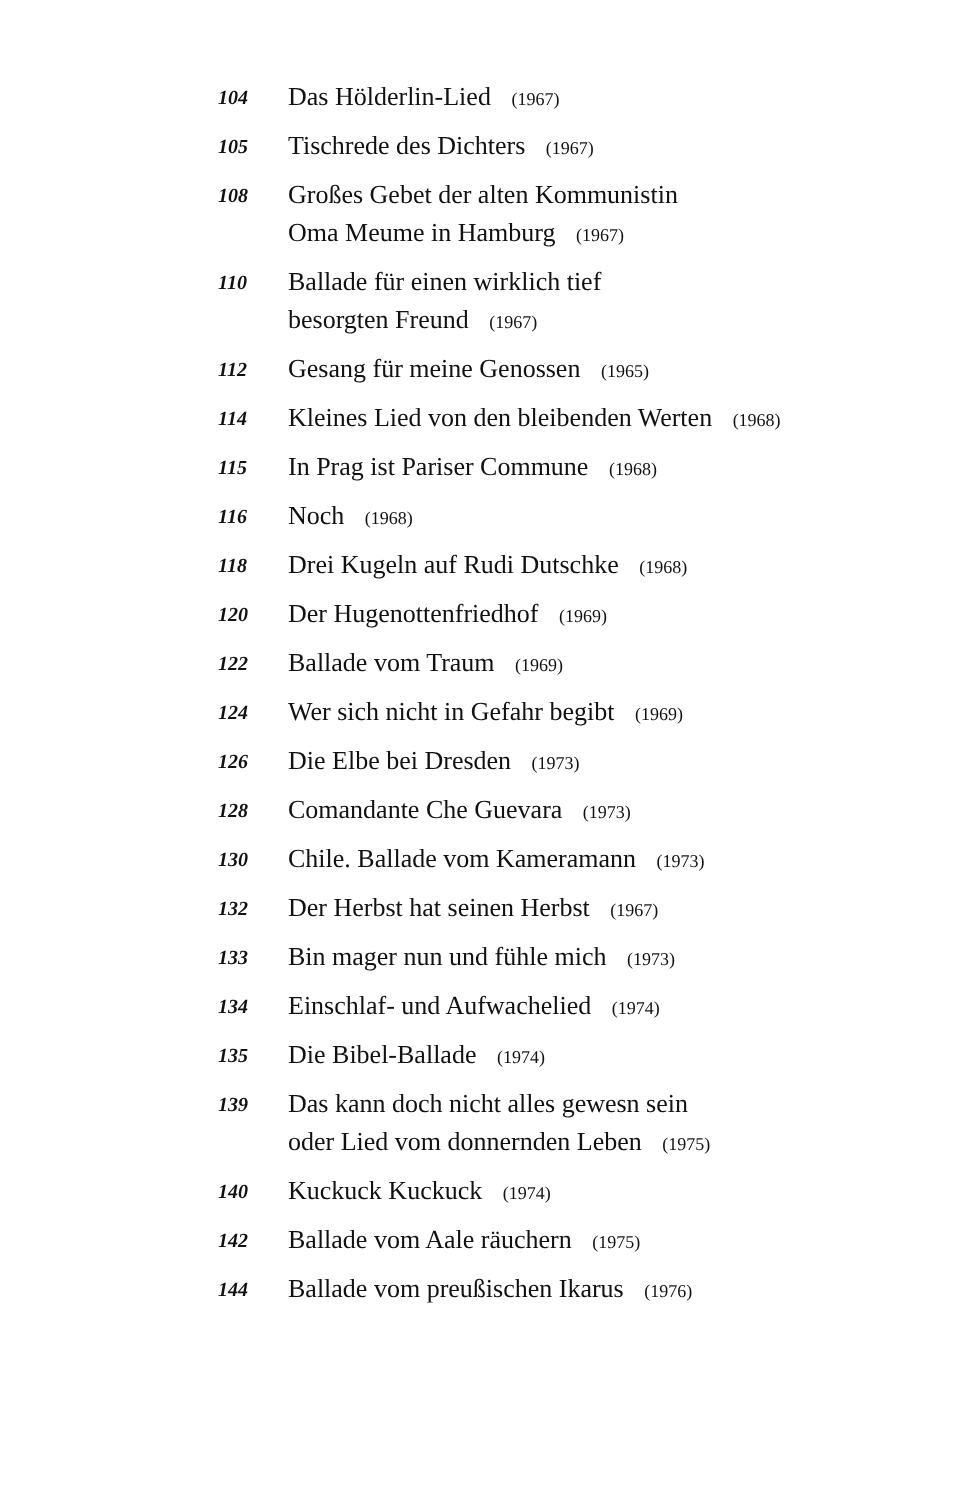104
Das Hölderlin-Lied (1967)
105
Tischrede des Dichters (1967)
108
Großes Gebet der alten Kommunistin
Oma Meume in Hamburg (1967)
110
Ballade für einen wirklich tief
besorgten Freund (1967)
112
Gesang für meine Genossen (1965)
114
Kleines Lied von den bleibenden Werten (1968)
115
In Prag ist Pariser Commune (1968)
116
Noch (1968)
118
Drei Kugeln auf Rudi Dutschke (1968)
120
Der Hugenottenfriedhof (1969)
122
Ballade vom Traum (1969)
124
Wer sich nicht in Gefahr begibt (1969)
126
Die Elbe bei Dresden (1973)
128
Comandante Che Guevara (1973)
130
Chile. Ballade vom Kameramann (1973)
132
Der Herbst hat seinen Herbst (1967)
133
Bin mager nun und fühle mich (1973)
134
Einschlaf- und Aufwachelied (1974)
135
Die Bibel-Ballade (1974)
139
Das kann doch nicht alles gewesn sein
oder Lied vom donnernden Leben (1975)
140
Kuckuck Kuckuck (1974)
142
Ballade vom Aale räuchern (1975)
144
Ballade vom preußischen Ikarus (1976)